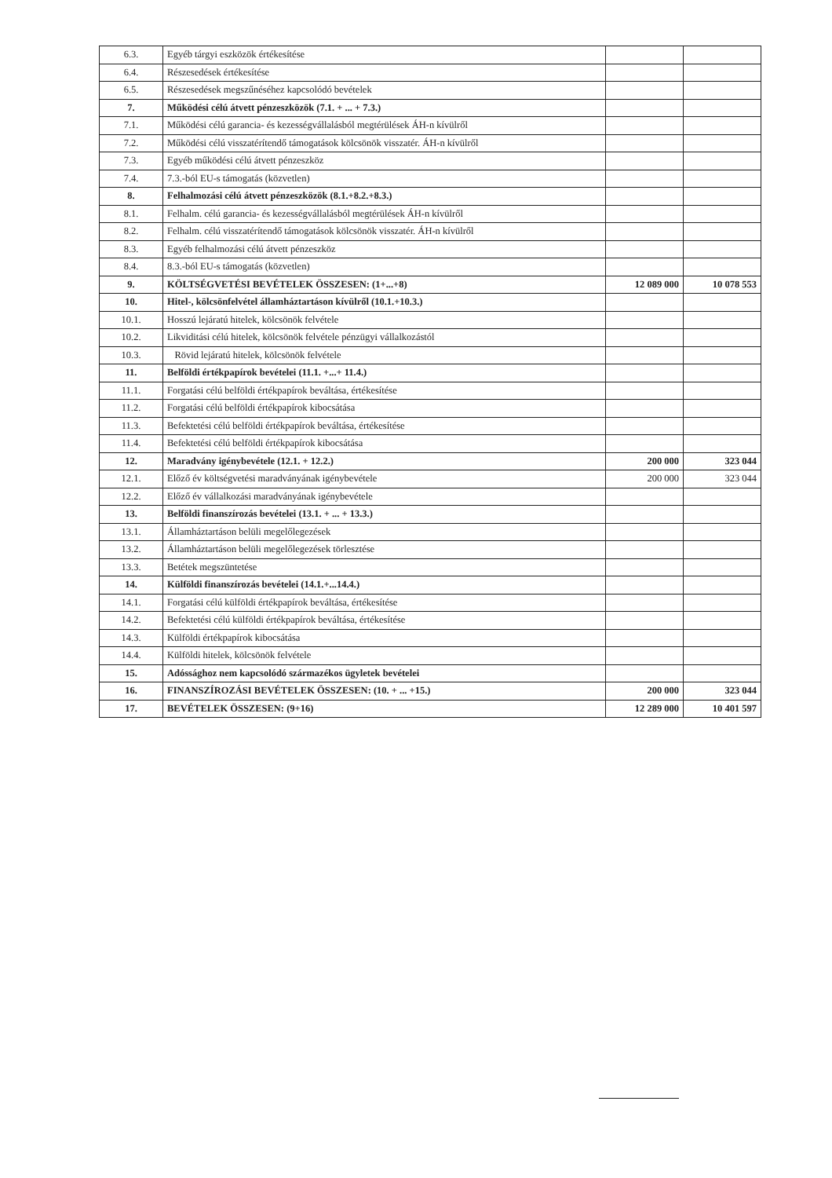| 6.3. | Egyéb tárgyi eszközök értékesítése | | |
| 6.4. | Részesedések értékesítése | | |
| 6.5. | Részesedések megszűnéséhez kapcsolódó bevételek | | |
| 7. | Működési célú átvett pénzeszközök (7.1. + ... + 7.3.) | | |
| 7.1. | Működési célú garancia- és kezességvállalásból megtérülések ÁH-n kívülről | | |
| 7.2. | Működési célú visszatérítendő támogatások kölcsönök visszatér. ÁH-n kívülről | | |
| 7.3. | Egyéb működési célú átvett pénzeszköz | | |
| 7.4. | 7.3.-ból EU-s támogatás (közvetlen) | | |
| 8. | Felhalmozási célú átvett pénzeszközök (8.1.+8.2.+8.3.) | | |
| 8.1. | Felhalm. célú garancia- és kezességvállalásból megtérülések ÁH-n kívülről | | |
| 8.2. | Felhalm. célú visszatérítendő támogatások kölcsönök visszatér. ÁH-n kívülről | | |
| 8.3. | Egyéb felhalmozási célú átvett pénzeszköz | | |
| 8.4. | 8.3.-ból EU-s támogatás (közvetlen) | | |
| 9. | KÖLTSÉGVETÉSI BEVÉTELEK ÖSSZESEN: (1+...+8) | 12 089 000 | 10 078 553 |
| 10. | Hitel-, kölcsönfelvétel államháztartáson kívülről (10.1.+10.3.) | | |
| 10.1. | Hosszú lejáratú hitelek, kölcsönök felvétele | | |
| 10.2. | Likviditási célú hitelek, kölcsönök felvétele pénzügyi vállalkozástól | | |
| 10.3. | Rövid lejáratú hitelek, kölcsönök felvétele | | |
| 11. | Belföldi értékpapírok bevételei (11.1. +...+ 11.4.) | | |
| 11.1. | Forgatási célú belföldi értékpapírok beváltása, értékesítése | | |
| 11.2. | Forgatási célú belföldi értékpapírok kibocsátása | | |
| 11.3. | Befektetési célú belföldi értékpapírok beváltása, értékesítése | | |
| 11.4. | Befektetési célú belföldi értékpapírok kibocsátása | | |
| 12. | Maradvány igénybevétele (12.1. + 12.2.) | 200 000 | 323 044 |
| 12.1. | Előző év költségvetési maradványának igénybevétele | 200 000 | 323 044 |
| 12.2. | Előző év vállalkozási maradványának igénybevétele | | |
| 13. | Belföldi finanszírozás bevételei (13.1. + ... + 13.3.) | | |
| 13.1. | Államháztartáson belüli megelőlegezések | | |
| 13.2. | Államháztartáson belüli megelőlegezések törlesztése | | |
| 13.3. | Betétek megszüntetése | | |
| 14. | Külföldi finanszírozás bevételei (14.1.+...14.4.) | | |
| 14.1. | Forgatási célú külföldi értékpapírok beváltása, értékesítése | | |
| 14.2. | Befektetési célú külföldi értékpapírok beváltása, értékesítése | | |
| 14.3. | Külföldi értékpapírok kibocsátása | | |
| 14.4. | Külföldi hitelek, kölcsönök felvétele | | |
| 15. | Adóssághoz nem kapcsolódó származékos ügyletek bevételei | | |
| 16. | FINANSZÍROZÁSI BEVÉTELEK ÖSSZESEN: (10. + ... +15.) | 200 000 | 323 044 |
| 17. | BEVÉTELEK ÖSSZESEN: (9+16) | 12 289 000 | 10 401 597 |